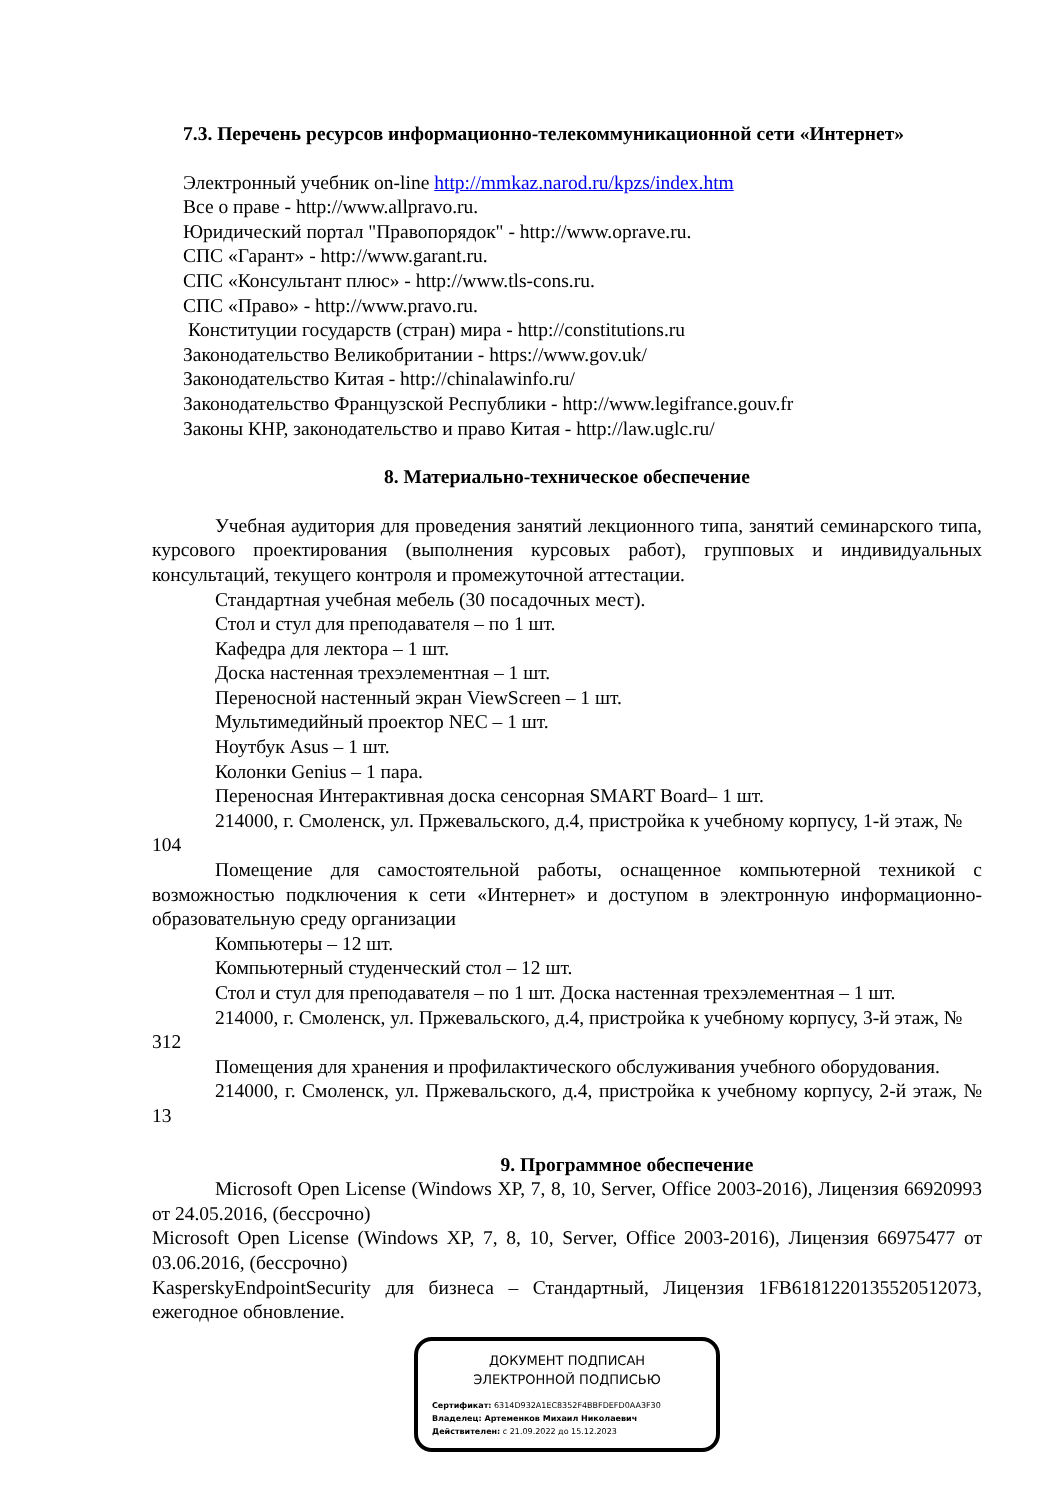7.3. Перечень ресурсов информационно-телекоммуникационной сети «Интернет»
Электронный учебник on-line http://mmkaz.narod.ru/kpzs/index.htm
Все о праве - http://www.allpravo.ru.
Юридический портал "Правопорядок" - http://www.oprave.ru.
СПС «Гарант» - http://www.garant.ru.
СПС «Консультант плюс» - http://www.tls-cons.ru.
СПС «Право» - http://www.pravo.ru.
Конституции государств (стран) мира - http://constitutions.ru
Законодательство Великобритании - https://www.gov.uk/
Законодательство Китая - http://chinalawinfo.ru/
Законодательство Французской Республики - http://www.legifrance.gouv.fr
Законы КНР, законодательство и право Китая - http://law.uglc.ru/
8. Материально-техническое обеспечение
Учебная аудитория для проведения занятий лекционного типа, занятий семинарского типа, курсового проектирования (выполнения курсовых работ), групповых и индивидуальных консультаций, текущего контроля и промежуточной аттестации.
Стандартная учебная мебель (30 посадочных мест).
Стол и стул для преподавателя – по 1 шт.
Кафедра для лектора – 1 шт.
Доска настенная трехэлементная – 1 шт.
Переносной настенный экран ViewScreen – 1 шт.
Мультимедийный проектор NEC – 1 шт.
Ноутбук Asus – 1 шт.
Колонки Genius – 1 пара.
Переносная Интерактивная доска сенсорная SMART Board– 1 шт.
214000, г. Смоленск, ул. Пржевальского, д.4, пристройка к учебному корпусу, 1-й этаж, № 104
Помещение для самостоятельной работы, оснащенное компьютерной техникой с возможностью подключения к сети «Интернет» и доступом в электронную информационно-образовательную среду организации
Компьютеры – 12 шт.
Компьютерный студенческий стол – 12 шт.
Стол и стул для преподавателя – по 1 шт. Доска настенная трехэлементная – 1 шт.
214000, г. Смоленск, ул. Пржевальского, д.4, пристройка к учебному корпусу, 3-й этаж, № 312
Помещения для хранения и профилактического обслуживания учебного оборудования.
214000, г. Смоленск, ул. Пржевальского, д.4, пристройка к учебному корпусу, 2-й этаж, № 13
9. Программное обеспечение
Microsoft Open License (Windows XP, 7, 8, 10, Server, Office 2003-2016), Лицензия 66920993 от 24.05.2016, (бессрочно)
Microsoft Open License (Windows XP, 7, 8, 10, Server, Office 2003-2016), Лицензия 66975477 от 03.06.2016, (бессрочно)
KasperskyEndpointSecurity для бизнеса – Стандартный, Лицензия 1FB61812201355205120​73, ежегодное обновление.
ДОКУМЕНТ ПОДПИСАН
ЭЛЕКТРОННОЙ ПОДПИСЬЮ
Сертификат: 6314D932A1EC8352F4BBFDEFD0AA3F30
Владелец: Артеменков Михаил Николаевич
Действителен: с 21.09.2022 до 15.12.2023